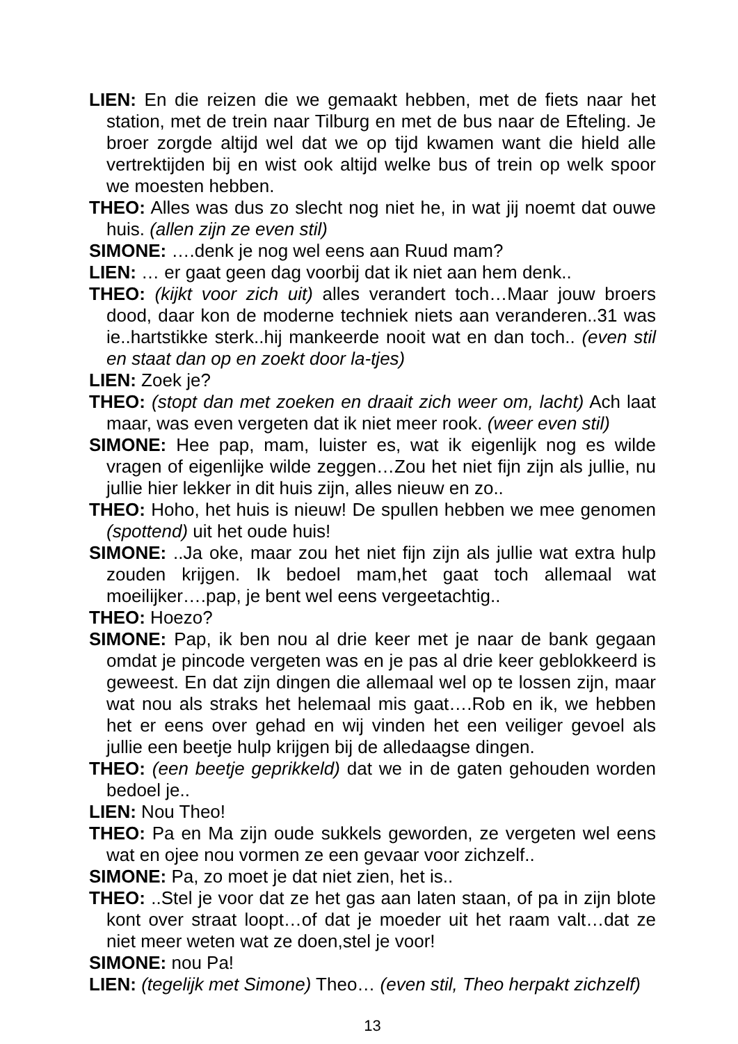LIEN: En die reizen die we gemaakt hebben, met de fiets naar het station, met de trein naar Tilburg en met de bus naar de Efteling. Je broer zorgde altijd wel dat we op tijd kwamen want die hield alle vertrektijden bij en wist ook altijd welke bus of trein op welk spoor we moesten hebben.
THEO: Alles was dus zo slecht nog niet he, in wat jij noemt dat ouwe huis. (allen zijn ze even stil)
SIMONE: ….denk je nog wel eens aan Ruud mam?
LIEN: … er gaat geen dag voorbij dat ik niet aan hem denk..
THEO: (kijkt voor zich uit) alles verandert toch…Maar jouw broers dood, daar kon de moderne techniek niets aan veranderen..31 was ie..hartstikke sterk..hij mankeerde nooit wat en dan toch.. (even stil en staat dan op en zoekt door la-tjes)
LIEN: Zoek je?
THEO: (stopt dan met zoeken en draait zich weer om, lacht) Ach laat maar, was even vergeten dat ik niet meer rook. (weer even stil)
SIMONE: Hee pap, mam, luister es, wat ik eigenlijk nog es wilde vragen of eigenlijke wilde zeggen…Zou het niet fijn zijn als jullie, nu jullie hier lekker in dit huis zijn, alles nieuw en zo..
THEO: Hoho, het huis is nieuw! De spullen hebben we mee genomen (spottend) uit het oude huis!
SIMONE: ..Ja oke, maar zou het niet fijn zijn als jullie wat extra hulp zouden krijgen. Ik bedoel mam,het gaat toch allemaal wat moeilijker….pap, je bent wel eens vergeetachtig..
THEO: Hoezo?
SIMONE: Pap, ik ben nou al drie keer met je naar de bank gegaan omdat je pincode vergeten was en je pas al drie keer geblokkeerd is geweest. En dat zijn dingen die allemaal wel op te lossen zijn, maar wat nou als straks het helemaal mis gaat….Rob en ik, we hebben het er eens over gehad en wij vinden het een veiliger gevoel als jullie een beetje hulp krijgen bij de alledaagse dingen.
THEO: (een beetje geprikkeld) dat we in de gaten gehouden worden bedoel je..
LIEN: Nou Theo!
THEO: Pa en Ma zijn oude sukkels geworden, ze vergeten wel eens wat en ojee nou vormen ze een gevaar voor zichzelf..
SIMONE: Pa, zo moet je dat niet zien, het is..
THEO: ..Stel je voor dat ze het gas aan laten staan, of pa in zijn blote kont over straat loopt…of dat je moeder uit het raam valt…dat ze niet meer weten wat ze doen,stel je voor!
SIMONE: nou Pa!
LIEN: (tegelijk met Simone) Theo… (even stil, Theo herpakt zichzelf)
13